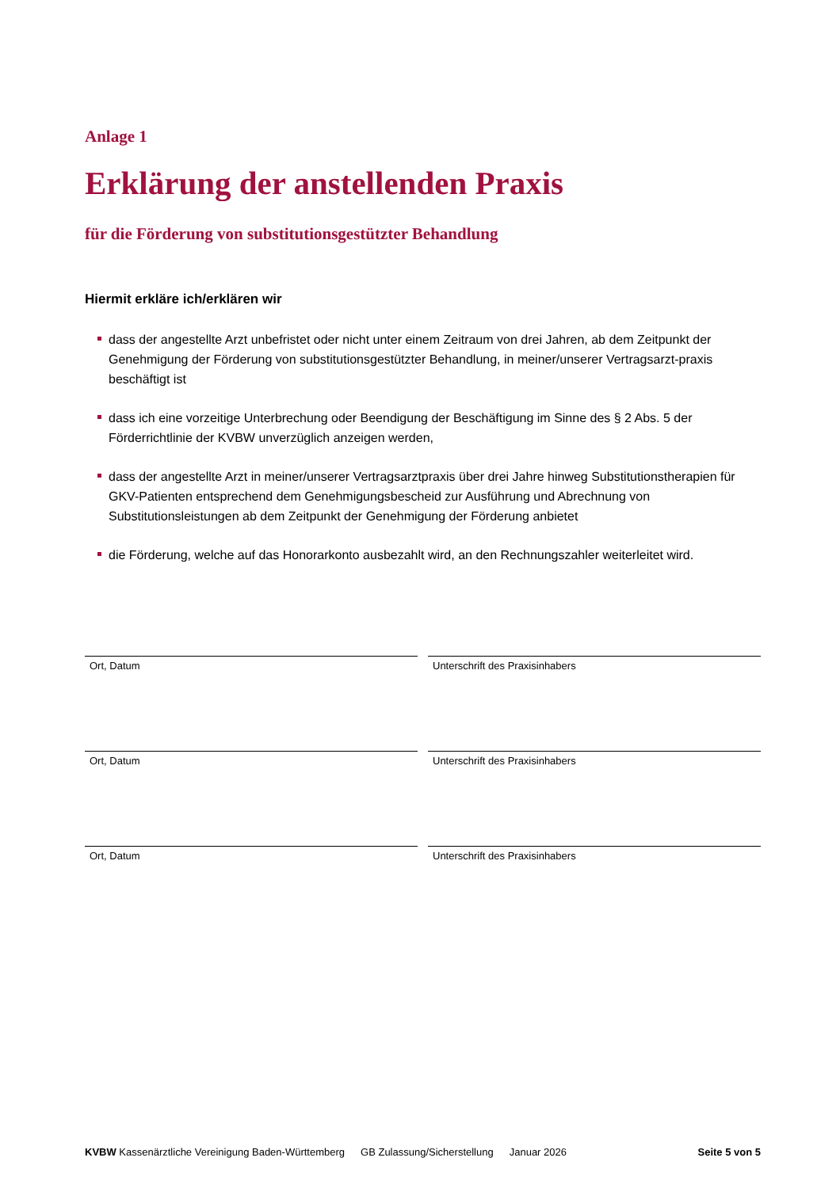Anlage 1
Erklärung der anstellenden Praxis
für die Förderung von substitutionsgestützter Behandlung
Hiermit erkläre ich/erklären wir
dass der angestellte Arzt unbefristet oder nicht unter einem Zeitraum von drei Jahren, ab dem Zeitpunkt der Genehmigung der Förderung von substitutionsgestützter Behandlung, in meiner/unserer Vertragsarzt-praxis beschäftigt ist
dass ich eine vorzeitige Unterbrechung oder Beendigung der Beschäftigung im Sinne des § 2 Abs. 5 der Förderrichtlinie der KVBW unverzüglich anzeigen werden,
dass der angestellte Arzt in meiner/unserer Vertragsarztpraxis über drei Jahre hinweg Substitutionstherapien für GKV-Patienten entsprechend dem Genehmigungsbescheid zur Ausführung und Abrechnung von Substitutionsleistungen ab dem Zeitpunkt der Genehmigung der Förderung anbietet
die Förderung, welche auf das Honorarkonto ausbezahlt wird, an den Rechnungszahler weiterleitet wird.
Ort, Datum Unterschrift des Praxisinhabers
Ort, Datum Unterschrift des Praxisinhabers
Ort, Datum Unterschrift des Praxisinhabers
KVBW Kassenärztliche Vereinigung Baden-Württemberg GB Zulassung/Sicherstellung Januar 2026 Seite 5 von 5